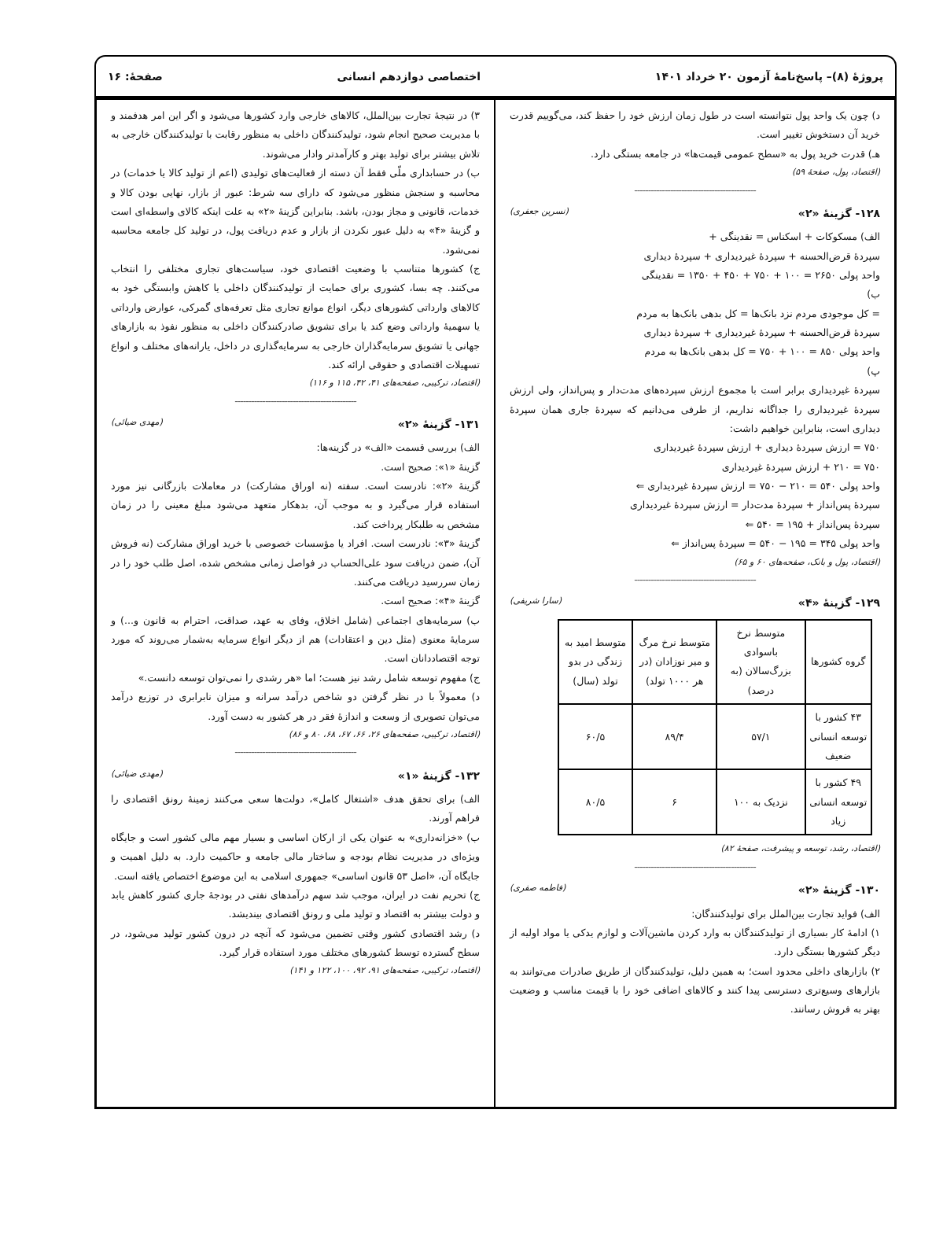پروژهٔ (۸)– پاسخ‌نامهٔ آزمون ۲۰ خرداد ۱۴۰۱
اختصاصی دوازدهم انسانی صفحهٔ: ۱۶
د) چون یک واحد پول نتوانسته است در طول زمان ارزش خود را حفظ کند، می‌گوییم قدرت خرید آن دستخوش تغییر است.
هـ) قدرت خرید پول به «سطح عمومی قیمت‌ها» در جامعه بستگی دارد.
(اقتصاد، پول، صفحهٔ ۵۹)
--------------------------------------------
۱۲۸- گزینهٔ «۲» (نسرین جعفری)
الف) مسکوکات + اسکناس = نقدینگی +
سپردهٔ قرض‌الحسنه + سپردهٔ غیردیداری + سپردهٔ دیداری
واحد پولی ۲۶۵۰ = ۱۰۰ + ۷۵۰ + ۴۵۰ + ۱۳۵۰ = نقدینگی
ب)
= کل موجودی مردم نزد بانک‌ها = کل بدهی بانک‌ها به مردم
سپردهٔ قرض‌الحسنه + سپردهٔ غیردیداری + سپردهٔ دیداری
واحد پولی ۸۵۰ = ۱۰۰ + ۷۵۰ = کل بدهی بانک‌ها به مردم
پ)
سپردهٔ غیردیداری برابر است با مجموع ارزش سپرده‌های مدت‌دار و پس‌انداز، ولی ارزش سپردهٔ غیردیداری را جداگانه نداریم، از طرفی می‌دانیم که سپردهٔ جاری همان سپردهٔ دیداری است، بنابراین خواهیم داشت:
۷۵۰ = ارزش سپردهٔ دیداری + ارزش سپردهٔ غیردیداری
۷۵۰ = ۲۱۰ + ارزش سپردهٔ غیردیداری
واحد پولی ۵۴۰ = ۲۱۰ − ۷۵۰ = ارزش سپردهٔ غیردیداری ⇐
سپردهٔ پس‌انداز + سپردهٔ مدت‌دار = ارزش سپردهٔ غیردیداری
سپردهٔ پس‌انداز + ۱۹۵ = ۵۴۰ ⇐
واحد پولی ۳۴۵ = ۱۹۵ − ۵۴۰ = سپردهٔ پس‌انداز ⇐
(اقتصاد، پول و بانک، صفحه‌های ۶۰ و ۶۵)
--------------------------------------------
۱۲۹- گزینهٔ «۴» (سارا شریفی)
| گروه کشورها | متوسط نرخ باسوادی بزرگ‌سالان (به درصد) | متوسط نرخ مرگ و میر نوزادان (در هر ۱۰۰۰ تولد) | متوسط امید به زندگی در بدو تولد (سال) |
| --- | --- | --- | --- |
| ۴۳ کشور با توسعه انسانی ضعیف | ۵۷/۱ | ۸۹/۴ | ۶۰/۵ |
| ۴۹ کشور با توسعه انسانی زیاد | نزدیک به ۱۰۰ | ۶ | ۸۰/۵ |
(اقتصاد، رشد، توسعه و پیشرفت، صفحهٔ ۸۲)
--------------------------------------------
۱۳۰- گزینهٔ «۲» (فاطمه صفری)
الف) فواید تجارت بین‌الملل برای تولیدکنندگان:
۱) ادامهٔ کار بسیاری از تولیدکنندگان به وارد کردن ماشین‌آلات و لوازم یدکی یا مواد اولیه از دیگر کشورها بستگی دارد.
۲) بازارهای داخلی محدود است؛ به همین دلیل، تولیدکنندگان از طریق صادرات می‌توانند به بازارهای وسیع‌تری دسترسی پیدا کنند و کالاهای اضافی خود را با قیمت مناسب و وضعیت بهتر به فروش رسانند.
۳) در نتیجهٔ تجارت بین‌الملل، کالاهای خارجی وارد کشورها می‌شود و اگر این امر هدفمند و با مدیریت صحیح انجام شود، تولیدکنندگان داخلی به منظور رقابت با تولیدکنندگان خارجی به تلاش بیشتر برای تولید بهتر و کارآمدتر وادار می‌شوند.
ب) در حسابداری ملّی فقط آن دسته از فعالیت‌های تولیدی (اعم از تولید کالا یا خدمات) در محاسبه و سنجش منظور می‌شود که دارای سه شرط: عبور از بازار، نهایی بودن کالا و خدمات، قانونی و مجاز بودن، باشد. بنابراین گزینهٔ «۲» به علت اینکه کالای واسطه‌ای است و گزینهٔ «۴» به دلیل عبور نکردن از بازار و عدم دریافت پول، در تولید کل جامعه محاسبه نمی‌شود.
ج) کشورها متناسب با وضعیت اقتصادی خود، سیاست‌های تجاری مختلفی را انتخاب می‌کنند. چه بسا، کشوری برای حمایت از تولیدکنندگان داخلی یا کاهش وابستگی خود به کالاهای وارداتی کشورهای دیگر، انواع موانع تجاری مثل تعرفه‌های گمرکی، عوارض وارداتی یا سهمیهٔ وارداتی وضع کند یا برای تشویق صادرکنندگان داخلی به منظور نفوذ به بازارهای جهانی یا تشویق سرمایه‌گذاران خارجی به سرمایه‌گذاری در داخل، یارانه‌های مختلف و انواع تسهیلات اقتصادی و حقوقی ارائه کند.
(اقتصاد، ترکیبی، صفحه‌های ۴۱، ۴۲، ۱۱۵ و ۱۱۶)
--------------------------------------------
۱۳۱- گزینهٔ «۲» (مهدی ضیائی)
الف) بررسی قسمت «الف» در گزینه‌ها:
گزینهٔ «۱»: صحیح است.
گزینهٔ «۲»: نادرست است. سفته (نه اوراق مشارکت) در معاملات بازرگانی نیز مورد استفاده قرار می‌گیرد و به موجب آن، بدهکار متعهد می‌شود مبلغ معینی را در زمان مشخص به طلبکار پرداخت کند.
گزینهٔ «۳»: نادرست است. افراد یا مؤسسات خصوصی با خرید اوراق مشارکت (نه فروش آن)، ضمن دریافت سود علی‌الحساب در فواصل زمانی مشخص شده، اصل طلب خود را در زمان سررسید دریافت می‌کنند.
گزینهٔ «۴»: صحیح است.
ب) سرمایه‌های اجتماعی (شامل اخلاق، وفای به عهد، صداقت، احترام به قانون و...) و سرمایهٔ معنوی (مثل دین و اعتقادات) هم از دیگر انواع سرمایه به‌شمار می‌روند که مورد توجه اقتصاددانان است.
ج) مفهوم توسعه شامل رشد نیز هست؛ اما «هر رشدی را نمی‌توان توسعه دانست.»
د) معمولاً با در نظر گرفتن دو شاخص درآمد سرانه و میزان نابرابری در توزیع درآمد می‌توان تصویری از وسعت و اندازهٔ فقر در هر کشور به دست آورد.
(اقتصاد، ترکیبی، صفحه‌های ۲۶، ۶۶، ۶۷، ۶۸، ۸۰ و ۸۶)
--------------------------------------------
۱۳۲- گزینهٔ «۱» (مهدی ضیائی)
الف) برای تحقق هدف «اشتغال کامل»، دولت‌ها سعی می‌کنند زمینهٔ رونق اقتصادی را فراهم آورند.
ب) «خزانه‌داری» به عنوان یکی از ارکان اساسی و بسیار مهم مالی کشور است و جایگاه ویژه‌ای در مدیریت نظام بودجه و ساختار مالی جامعه و حاکمیت دارد. به دلیل اهمیت و جایگاه آن، «اصل ۵۳ قانون اساسی» جمهوری اسلامی به این موضوع اختصاص یافته است.
ج) تحریم نفت در ایران، موجب شد سهم درآمدهای نفتی در بودجهٔ جاری کشور کاهش یابد و دولت بیشتر به اقتصاد و تولید ملی و رونق اقتصادی بیندیشد.
د) رشد اقتصادی کشور وقتی تضمین می‌شود که آنچه در درون کشور تولید می‌شود، در سطح گسترده توسط کشورهای مختلف مورد استفاده قرار گیرد.
(اقتصاد، ترکیبی، صفحه‌های ۹۱، ۹۲، ۱۰۰، ۱۲۲ و ۱۴۱)